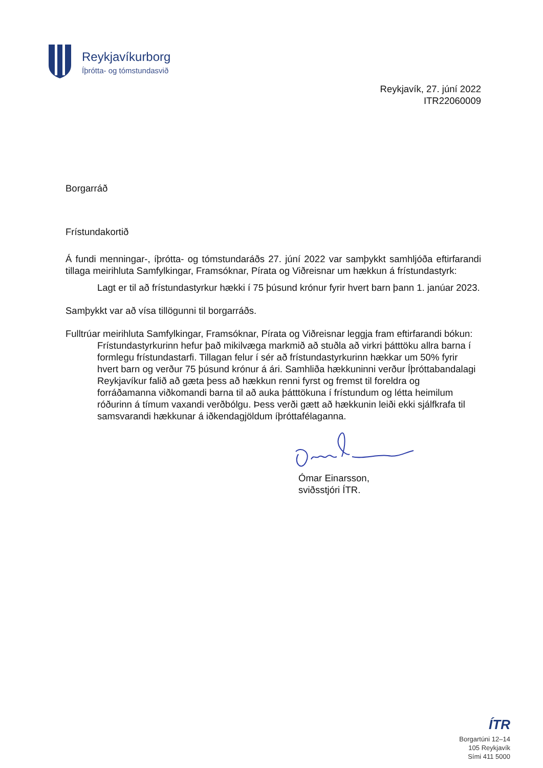Reykjavíkurborg
Íþrótta- og tómstundasvið
Reykjavík, 27. júní 2022
ITR22060009
Borgarráð
Frístundakortið
Á fundi menningar-, íþrótta- og tómstundaráðs 27. júní 2022 var samþykkt samhljóða eftirfarandi tillaga meirihluta Samfylkingar, Framsóknar, Pírata og Viðreisnar um hækkun á frístundastyrk:
Lagt er til að frístundastyrkur hækki í 75 þúsund krónur fyrir hvert barn þann 1. janúar 2023.
Samþykkt var að vísa tillögunni til borgarráðs.
Fulltrúar meirihluta Samfylkingar, Framsóknar, Pírata og Viðreisnar leggja fram eftirfarandi bókun:
Frístundastyrkurinn hefur það mikilvæga markmið að stuðla að virkri þátttöku allra barna í formlegu frístundastarfi. Tillagan felur í sér að frístundastyrkurinn hækkar um 50% fyrir hvert barn og verður 75 þúsund krónur á ári. Samhliða hækkuninni verður Íþróttabandalagi Reykjavíkur falið að gæta þess að hækkun renni fyrst og fremst til foreldra og forráðamanna viðkomandi barna til að auka þátttökuna í frístundum og létta heimilum róðurinn á tímum vaxandi verðbólgu. Þess verði gætt að hækkunin leiði ekki sjálfkrafa til samsvarandi hækkunar á iðkendagjöldum íþróttafélaganna.
Ómar Einarsson,
sviðsstjóri ÍTR.
ÍTR
Borgartúni 12–14
105 Reykjavík
Sími 411 5000